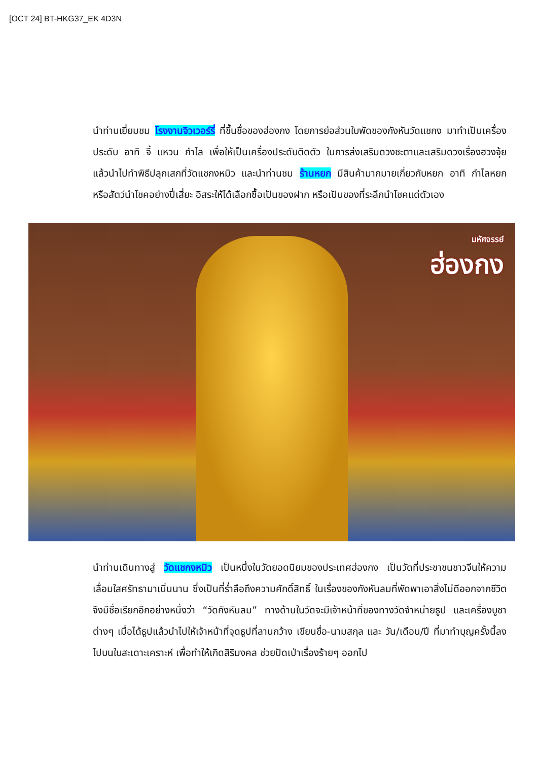[OCT 24] BT-HKG37_EK 4D3N
นำท่านเยี่ยมชม โรงงานจิวเวอร์รี่ ที่ขึ้นชื่อของฮ่องกง โดยการย่อส่วนใบพัดของกังหันวัดแชกง มาทำเป็นเครื่องประดับ อาทิ จี้ แหวน กำไล เพื่อให้เป็นเครื่องประดับติดตัว ในการส่งเสริมดวงชะตาและเสริมดวงเรื่องฮวงจุ้ย แล้วนำไปทำพิธีปลุกเสกที่วัดแชกงหมิว และนำท่านชม ร้านหยก มีสินค้ามากมายเกี่ยวกับหยก อาทิ กำไลหยก หรือสัตว์นำโชคอย่างปี่เสี่ยะ อิสระให้ได้เลือกซื้อเป็นของฝาก หรือเป็นของที่ระลึกนำโชคแด่ตัวเอง
มหัศจรรย์
ฮ่องกง
นำท่านเดินทางสู่ วัดแชกงหมิว เป็นหนึ่งในวัดยอดนิยมของประเทศฮ่องกง เป็นวัดที่ประชาชนชาวจีนให้ความเลื่อมใสศรัทธามาเนิ่นนาน ซึ่งเป็นที่ร่ำลือถึงความศักดิ์สิทธิ์ ในเรื่องของกังหันลมที่พัดพาเอาสิ่งไม่ดีออกจากชีวิต จึงมีชื่อเรียกอีกอย่างหนึ่งว่า “วัดกังหันลม” ทางด้านในวัดจะมีเจ้าหน้าที่ของทางวัดจำหน่ายธูป และเครื่องบูชาต่างๆ เมื่อได้ธูปแล้วนำไปให้เจ้าหน้าที่จุดธูปที่ลานกว้าง เขียนชื่อ-นามสกุล และ วัน/เดือน/ปี ที่มาทำบุญครั้งนี้ลงไปบนใบสะเดาะเคราะห์ เพื่อทำให้เกิดสิริมงคล ช่วยปัดเป่าเรื่องร้ายๆ ออกไป